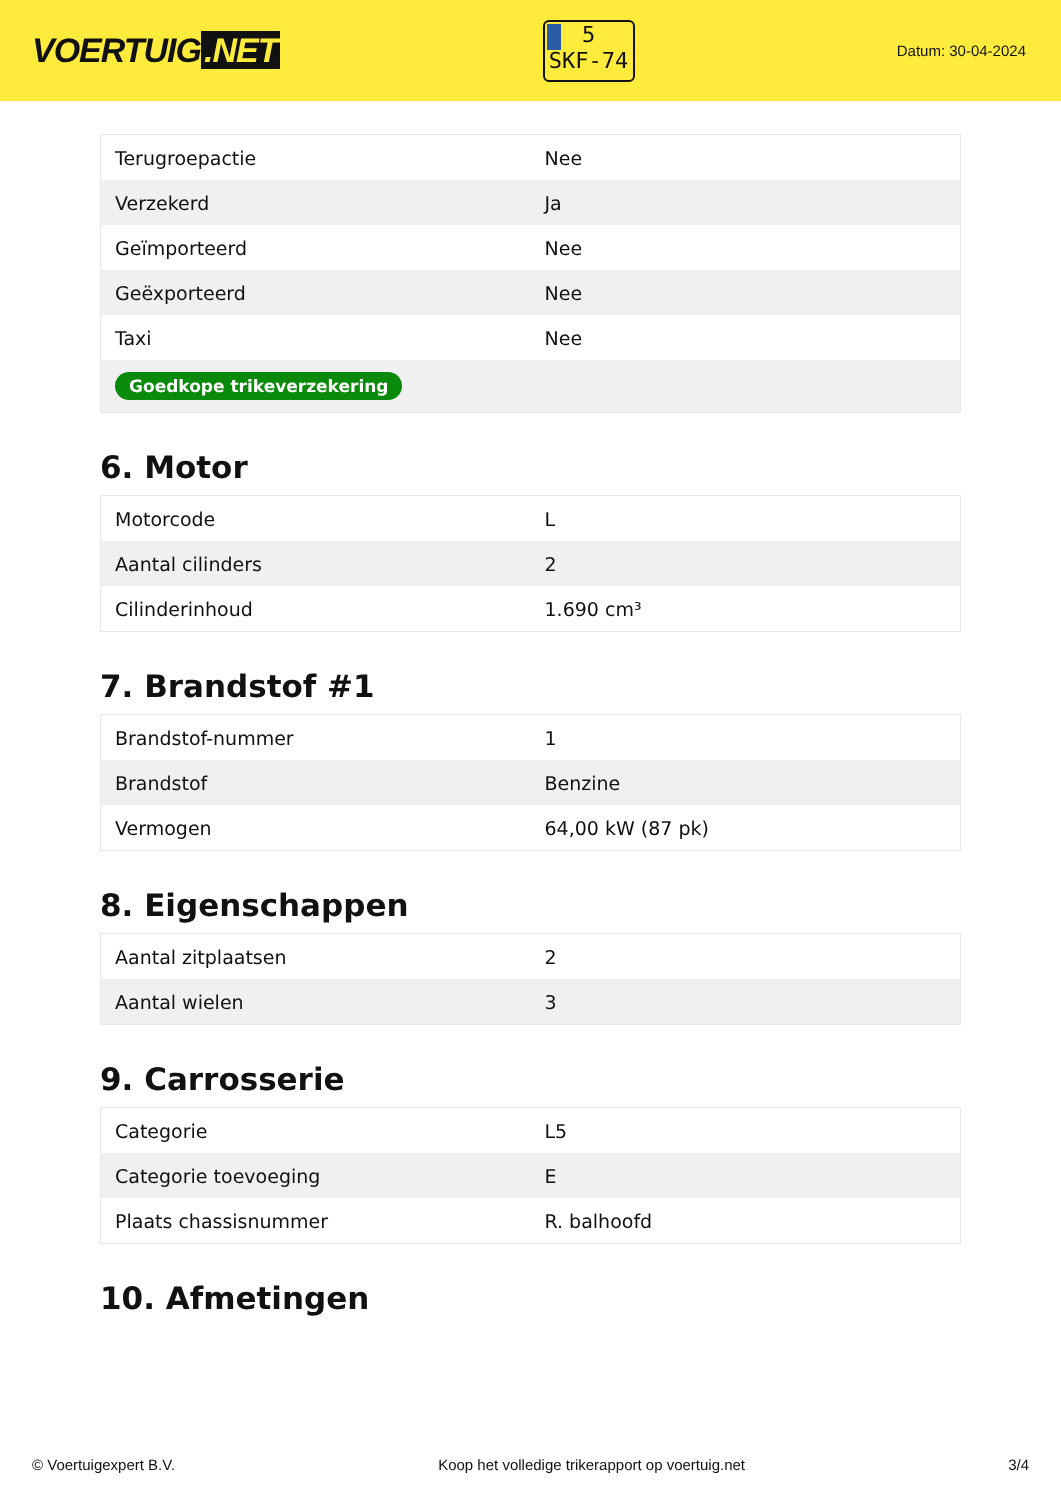VOERTUIG.NET
5
SKF-74
Datum: 30-04-2024
| Terugroepactie | Nee |
| Verzekerd | Ja |
| Geïmporteerd | Nee |
| Geëxporteerd | Nee |
| Taxi | Nee |
| Goedkope trikeverzekering | |
6. Motor
| Motorcode | L |
| Aantal cilinders | 2 |
| Cilinderinhoud | 1.690 cm³ |
7. Brandstof #1
| Brandstof-nummer | 1 |
| Brandstof | Benzine |
| Vermogen | 64,00 kW (87 pk) |
8. Eigenschappen
| Aantal zitplaatsen | 2 |
| Aantal wielen | 3 |
9. Carrosserie
| Categorie | L5 |
| Categorie toevoeging | E |
| Plaats chassisnummer | R. balhoofd |
10. Afmetingen
© Voertuigexpert B.V. Koop het volledige trikerapport op voertuig.net 3/4